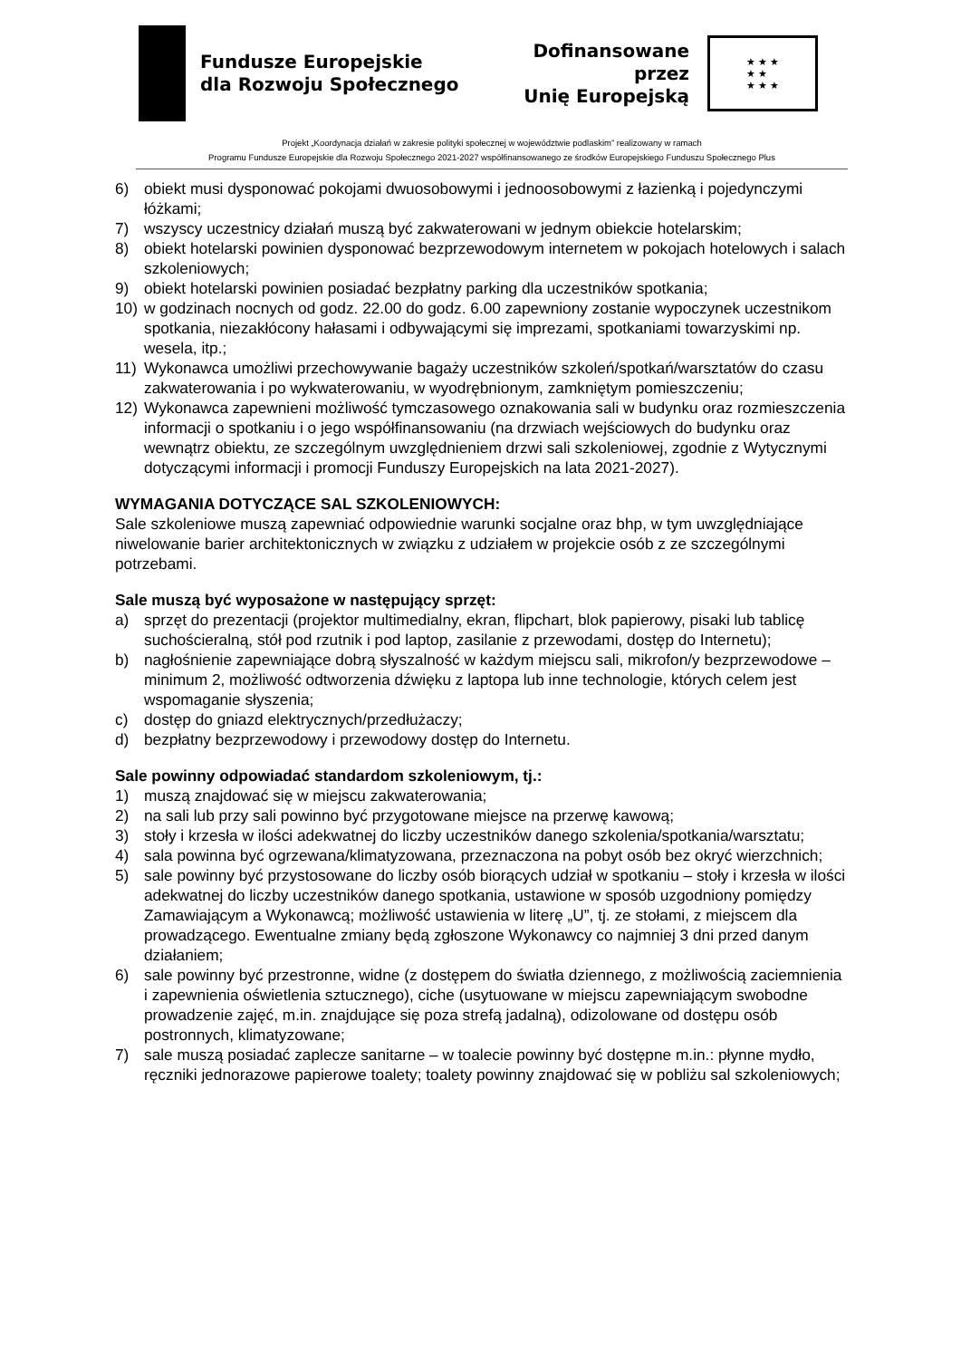Fundusze Europejskie
dla Rozwoju Społecznego
Dofinansowane przez
Unię Europejską
★ ★ ★
★ ★
★ ★ ★
Projekt „Koordynacja działań w zakresie polityki społecznej w województwie podlaskim” realizowany w ramach
Programu Fundusze Europejskie dla Rozwoju Społecznego 2021-2027 współfinansowanego ze środków Europejskiego Funduszu Społecznego Plus
6) obiekt musi dysponować pokojami dwuosobowymi i jednoosobowymi z łazienką i pojedynczymi łóżkami;
7) wszyscy uczestnicy działań muszą być zakwaterowani w jednym obiekcie hotelarskim;
8) obiekt hotelarski powinien dysponować bezprzewodowym internetem w pokojach hotelowych i salach szkoleniowych;
9) obiekt hotelarski powinien posiadać bezpłatny parking dla uczestników spotkania;
10) w godzinach nocnych od godz. 22.00 do godz. 6.00 zapewniony zostanie wypoczynek uczestnikom spotkania, niezakłócony hałasami i odbywającymi się imprezami, spotkaniami towarzyskimi np. wesela, itp.;
11) Wykonawca umożliwi przechowywanie bagaży uczestników szkoleń/spotkań/warsztatów do czasu zakwaterowania i po wykwaterowaniu, w wyodrębnionym, zamkniętym pomieszczeniu;
12) Wykonawca zapewnieni możliwość tymczasowego oznakowania sali w budynku oraz rozmieszczenia informacji o spotkaniu i o jego współfinansowaniu (na drzwiach wejściowych do budynku oraz wewnątrz obiektu, ze szczególnym uwzględnieniem drzwi sali szkoleniowej, zgodnie z Wytycznymi dotyczącymi informacji i promocji Funduszy Europejskich na lata 2021-2027).
WYMAGANIA DOTYCZĄCE SAL SZKOLENIOWYCH:
Sale szkoleniowe muszą zapewniać odpowiednie warunki socjalne oraz bhp, w tym uwzględniające niwelowanie barier architektonicznych w związku z udziałem w projekcie osób z ze szczególnymi potrzebami.
Sale muszą być wyposażone w następujący sprzęt:
a) sprzęt do prezentacji (projektor multimedialny, ekran, flipchart, blok papierowy, pisaki lub tablicę suchościeralną, stół pod rzutnik i pod laptop, zasilanie z przewodami, dostęp do Internetu);
b) nagłośnienie zapewniające dobrą słyszalność w każdym miejscu sali, mikrofon/y bezprzewodowe – minimum 2, możliwość odtworzenia dźwięku z laptopa lub inne technologie, których celem jest wspomaganie słyszenia;
c) dostęp do gniazd elektrycznych/przedłużaczy;
d) bezpłatny bezprzewodowy i przewodowy dostęp do Internetu.
Sale powinny odpowiadać standardom szkoleniowym, tj.:
1) muszą znajdować się w miejscu zakwaterowania;
2) na sali lub przy sali powinno być przygotowane miejsce na przerwę kawową;
3) stoły i krzesła w ilości adekwatnej do liczby uczestników danego szkolenia/spotkania/warsztatu;
4) sala powinna być ogrzewana/klimatyzowana, przeznaczona na pobyt osób bez okryć wierzchnich;
5) sale powinny być przystosowane do liczby osób biorących udział w spotkaniu – stoły i krzesła w ilości adekwatnej do liczby uczestników danego spotkania, ustawione w sposób uzgodniony pomiędzy Zamawiającym a Wykonawcą; możliwość ustawienia w literę „U”, tj. ze stołami, z miejscem dla prowadzącego. Ewentualne zmiany będą zgłoszone Wykonawcy co najmniej 3 dni przed danym działaniem;
6) sale powinny być przestronne, widne (z dostępem do światła dziennego, z możliwością zaciemnienia i zapewnienia oświetlenia sztucznego), ciche (usytuowane w miejscu zapewniającym swobodne prowadzenie zajęć, m.in. znajdujące się poza strefą jadalną), odizolowane od dostępu osób postronnych, klimatyzowane;
7) sale muszą posiadać zaplecze sanitarne – w toalecie powinny być dostępne m.in.: płynne mydło, ręczniki jednorazowe papierowe toalety; toalety powinny znajdować się w pobliżu sal szkoleniowych;